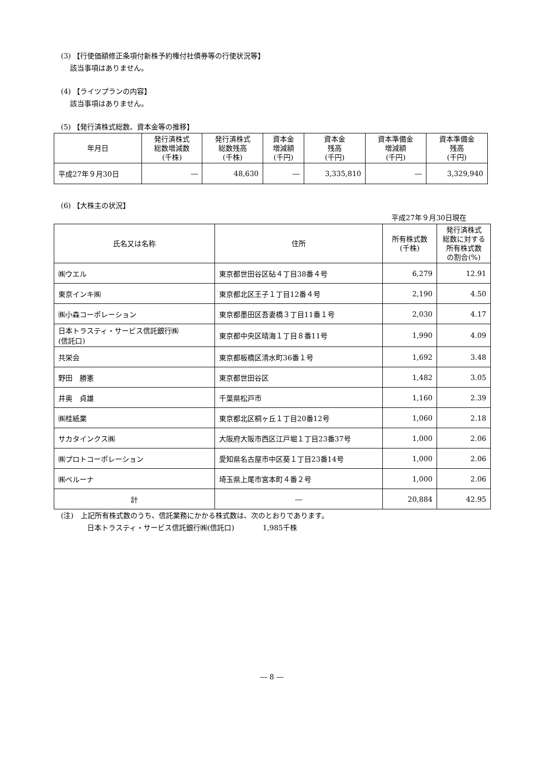(3) 【行使価額修正条項付新株予約権付社債券等の行使状況等】
該当事項はありません。
(4) 【ライツプランの内容】
該当事項はありません。
(5) 【発行済株式総数、資本金等の推移】
| 年月日 | 発行済株式 総数増減数 (千株) | 発行済株式 総数残高 (千株) | 資本金 増減額 (千円) | 資本金 残高 (千円) | 資本準備金 増減額 (千円) | 資本準備金 残高 (千円) |
| --- | --- | --- | --- | --- | --- | --- |
| 平成27年９月30日 | ― | 48,630 | ― | 3,335,810 | ― | 3,329,940 |
(6) 【大株主の状況】
平成27年９月30日現在
| 氏名又は名称 | 住所 | 所有株式数 (千株) | 発行済株式 総数に対する 所有株式数 の割合(%) |
| --- | --- | --- | --- |
| ㈱ウエル | 東京都世田谷区砧４丁目38番４号 | 6,279 | 12.91 |
| 東京インキ㈱ | 東京都北区王子１丁目12番４号 | 2,190 | 4.50 |
| ㈱小森コーポレーション | 東京都墨田区吾妻橋３丁目11番１号 | 2,030 | 4.17 |
| 日本トラスティ・サービス信託銀行㈱ (信託口) | 東京都中央区晴海１丁目８番11号 | 1,990 | 4.09 |
| 共栄会 | 東京都板橋区清水町36番１号 | 1,692 | 3.48 |
| 野田 勝憲 | 東京都世田谷区 | 1,482 | 3.05 |
| 井奥 貞雄 | 千葉県松戸市 | 1,160 | 2.39 |
| ㈱桂紙業 | 東京都北区桐ヶ丘１丁目20番12号 | 1,060 | 2.18 |
| サカタインクス㈱ | 大阪府大阪市西区江戸堀１丁目23番37号 | 1,000 | 2.06 |
| ㈱プロトコーポレーション | 愛知県名古屋市中区葵１丁目23番14号 | 1,000 | 2.06 |
| ㈱ベルーナ | 埼玉県上尾市宮本町４番２号 | 1,000 | 2.06 |
| 計 | ― | 20,884 | 42.95 |
(注)　上記所有株式数のうち、信託業務にかかる株式数は、次のとおりであります。
日本トラスティ・サービス信託銀行㈱(信託口)　　　　1,985千株
― 8 ―